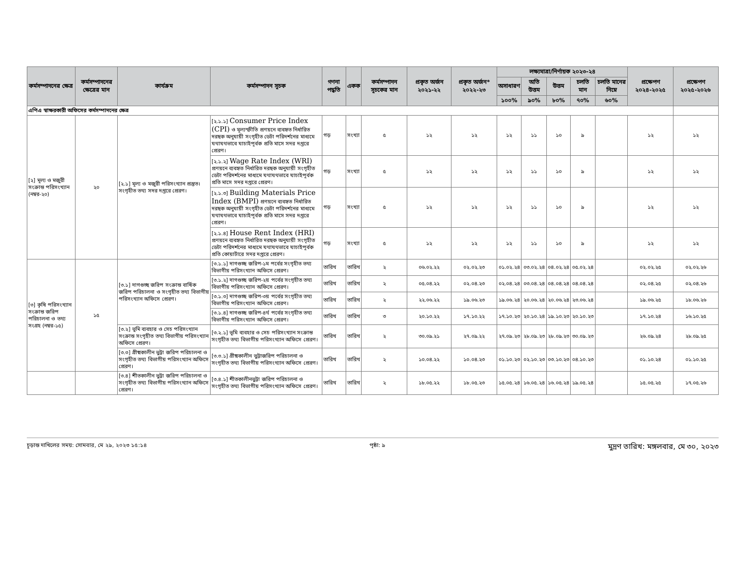| কর্মসম্পাদনের ক্ষেত্র | কর্মসম্পাদনের ক্ষেত্রের মান | কার্যক্রম | কর্মসম্পাদন সূচক | গণনা পদ্ধতি | একক | কর্মসম্পাদন সূচকের মান | প্রকৃত অর্জন ২০২১-২২ | প্রকৃত অর্জন* ২০২২-২৩ | লক্ষ্যমাত্রা/নির্ণায়ক ২০২৩-২৪ | | | | | প্রক্ষেপণ ২০২৪-২০২৫ | প্রক্ষেপণ ২০২৫-২০২৬ |
| --- | --- | --- | --- | --- | --- | --- | --- | --- | --- | --- | --- | --- | --- | --- | --- |
| | | | | | | | | | অসাধারণ | অতি উত্তম | উত্তম | চলতি মান | চলতি মানের নিম্নে | | |
| | | | | | | | | | ১০০% | ৯০% | ৮০% | ৭০% | ৬০% | | |
| এপিএ স্বাক্ষরকারী অফিসের কর্মসম্পাদনের ক্ষেত্র | | | | | | | | | | | | | | | |
| [২] মূল্য ও মজুরী সংক্রান্ত পরিসংখ্যান (নম্বর-২০) | ২০ | [২.১] মূল্য ও মজুরী পরিসংখ্যান প্রস্তুত। সংগৃহীত তথ্য সদর দপ্তরে প্রেরণ। | [২.১.১] Consumer Price Index (CPI) ও মূল্যস্ফীতি প্রণয়নে ব্যবহৃত নির্ধারিত দরছক অনুযায়ী সংগৃহীত ডেটা পরিদর্শনের মাধ্যমে যথাযথভাবে যাচাইপূর্বক প্রতি মাসে সদর দপ্তরে প্রেরণ। | গড় | সংখ্যা | ৫ | ১২ | ১২ | ১২ | ১১ | ১০ | ৯ | | ১২ | ১২ |
| | | | [২.১.২] Wage Rate Index (WRI) প্রণয়নে ব্যবহৃত নির্ধারিত দরছক অনুযায়ী সংগৃহীত ডেটা পরিদর্শনের মাধ্যমে যথাযথভাবে যাচাইপূর্বক প্রতি মাসে সদর দপ্তরে প্রেরণ। | গড় | সংখ্যা | ৫ | ১২ | ১২ | ১২ | ১১ | ১০ | ৯ | | ১২ | ১২ |
| | | | [২.১.৩] Building Materials Price Index (BMPI) প্রণয়নে ব্যবহৃত নির্ধারিত দরছক অনুযায়ী সংগৃহীত ডেটা পরিদর্শনের মাধ্যমে যথাযথভাবে যাচাইপূর্বক প্রতি মাসে সদর দপ্তরে প্রেরণ। | গড় | সংখ্যা | ৫ | ১২ | ১২ | ১২ | ১১ | ১০ | ৯ | | ১২ | ১২ |
| | | | [২.১.৪] House Rent Index (HRI) প্রণয়নে ব্যবহৃত নির্ধারিত দরছক অনুযায়ী সংগৃহীত ডেটা পরিদর্শনের মাধ্যমে যথাযথভাবে যাচাইপূর্বক প্রতি কোয়ার্টারে সদর দপ্তরে প্রেরণ। | গড় | সংখ্যা | ৫ | ১২ | ১২ | ১২ | ১১ | ১০ | ৯ | | ১২ | ১২ |
| [৩] কৃষি পরিসংখ্যান সংক্রান্ত জরিপ পরিচালনা ও তথ্য সংগ্রহ (নম্বর-১৫) | ১৫ | [৩.১] দাগগুচ্ছ জরিপ সংক্রান্ত বার্ষিক জরিপ পরিচালনা ও সংগৃহীত তথ্য বিভাগীয় পরিসংখ্যান অফিসে প্রেরণ। | [৩.১.১] দাগগুচ্ছ জরিপ-১ম পর্বের সংগৃহীত তথ্য বিভাগীয় পরিসংখ্যান অফিসে প্রেরণ। | তারিখ | তারিখ | ২ | ০৬.০২.২২ | ০২.০২.২৩ | ০১.০২.২৪ | ০৩.০২.২৪ | ০৪.০২.২৪ | ০৫.০২.২৪ | | ০২.০২.২৫ | ০২.০২.২৬ |
| | | | [৩.১.২] দাগগুচ্ছ জরিপ-২য় পর্বের সংগৃহীত তথ্য বিভাগীয় পরিসংখ্যান অফিসে প্রেরণ। | তারিখ | তারিখ | ২ | ০৫.০৪.২২ | ০২.০৪.২৩ | ০২.০৪.২৪ | ০৩.০৪.২৪ | ০৪.০৪.২৪ | ০৪.০৪.২৪ | | ০২.০৪.২৫ | ০২.০৪.২৬ |
| | | | [৩.১.৩] দাগগুচ্ছ জরিপ-৩য় পর্বের সংগৃহীত তথ্য বিভাগীয় পরিসংখ্যান অফিসে প্রেরণ। | তারিখ | তারিখ | ২ | ২২.০৬.২২ | ১৯.০৬.২৩ | ১৯.০৬.২৪ | ২০.০৬.২৪ | ২০.০৬.২৪ | ২৩.০৬.২৪ | | ১৯.০৬.২৫ | ১৮.০৬.২৬ |
| | | | [৩.১.৪] দাগগুচ্ছ জরিপ-৪র্থ পর্বের সংগৃহীত তথ্য বিভাগীয় পরিসংখ্যান অফিসে প্রেরণ। | তারিখ | তারিখ | ৩ | ২০.১০.২২ | ১৭.১০.২২ | ১৭.১০.২৩ | ২০.১০.২৪ | ১৯.১০.২৩ | ২০.১০.২৩ | | ১৭.১০.২৪ | ১৬.১০.২৫ |
| | | [৩.২] ভূমি ব্যবহার ও সেচ পরিসংখ্যান সংক্রান্ত সংগৃহীত তথ্য বিভাগীয় পরিসংখ্যান অফিসে প্রেরণ। | [৩.২.১] ভূমি ব্যবহার ও সেচ পরিসংখ্যান সংক্রান্ত সংগৃহীত তথ্য বিভাগীয় পরিসংখ্যান অফিসে প্রেরণ। | তারিখ | তারিখ | ২ | ৩০.০৯.২১ | ২৭.০৯.২২ | ২৭.০৯.২৩ | ২৮.০৯.২৩ | ২৮.০৯.২৩ | ৩০.০৯.২৩ | | ২৬.০৯.২৪ | ২৮.০৯.২৫ |
| | | [৩.৩] গ্রীষ্মকালীন ভুট্টা জরিপ পরিচালনা ও সংগৃহীত তথ্য বিভাগীয় পরিসংখ্যান অফিসে প্রেরণ। | [৩.৩.১] গ্রীষ্মকালীন ভুট্টাজরিপ পরিচালনা ও সংগৃহীত তথ্য বিভাগীয় পরিসংখ্যান অফিসে প্রেরণ। | তারিখ | তারিখ | ২ | ১০.০৪.২২ | ১০.০৪.২৩ | ০১.১০.২৩ | ০২.১০.২৩ | ০৩.১০.২৩ | ০৪.১০.২৩ | | ০১.১০.২৪ | ০১.১০.২৫ |
| | | [৩.৪] শীতকালীন ভুট্টা জরিপ পরিচালনা ও সংগৃহীত তথ্য বিভাগীয় পরিসংখ্যান অফিসে প্রেরণ। | [৩.৪.১] শীতকালীনভুট্টা জরিপ পরিচালনা ও সংগৃহীত তথ্য বিভাগীয় পরিসংখ্যান অফিসে প্রেরণ। | তারিখ | তারিখ | ২ | ১৮.০৫.২২ | ১৮.০৫.২৩ | ১৫.০৫.২৪ | ১৬.০৫.২৪ | ১৬.০৫.২৪ | ১৯.০৫.২৪ | | ১৫.০৫.২৫ | ১৭.০৫.২৬ |
চূড়ান্ত দাখিলের সময়: সোমবার, মে ২৯, ২০২৩ ১৫:১৪ পৃষ্ঠা: ৯ মুদ্রণ তারিখ: মঙ্গলবার, মে ৩০, ২০২৩